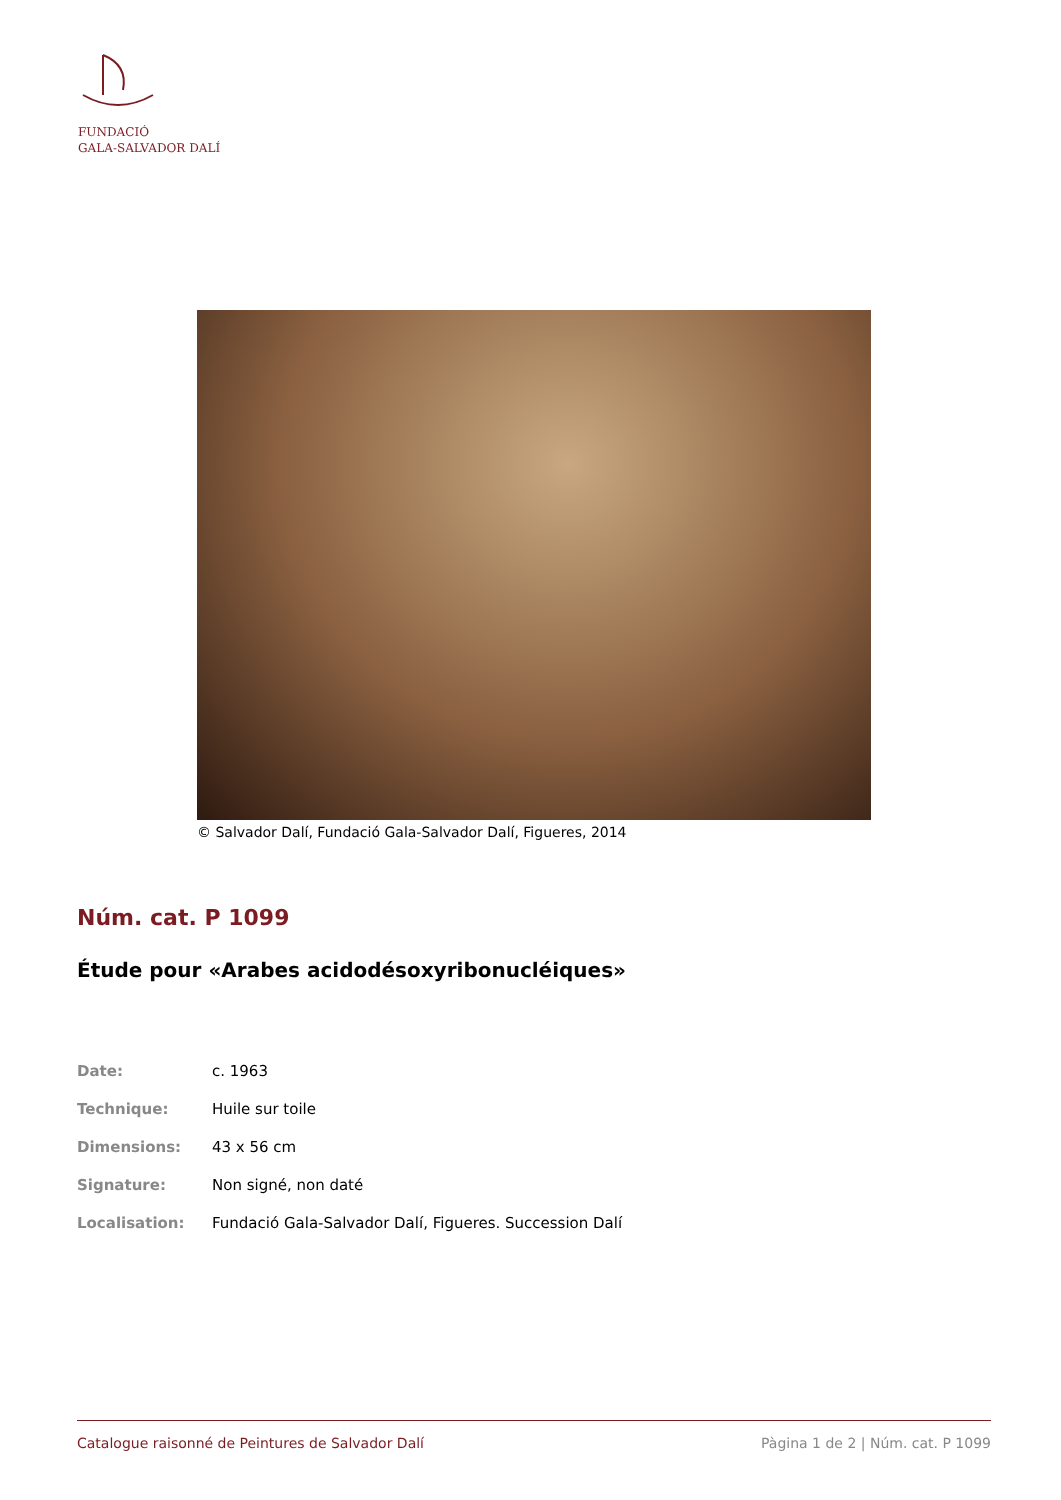FUNDACIÓ
GALA-SALVADOR DALÍ
© Salvador Dalí, Fundació Gala-Salvador Dalí, Figueres, 2014
Núm. cat. P 1099
Étude pour «Arabes acidodésoxyribonucléiques»
| Date: | c. 1963 |
| Technique: | Huile sur toile |
| Dimensions: | 43 x 56 cm |
| Signature: | Non signé, non daté |
| Localisation: | Fundació Gala-Salvador Dalí, Figueres. Succession Dalí |
Catalogue raisonné de Peintures de Salvador Dalí Pàgina 1 de 2 | Núm. cat. P 1099